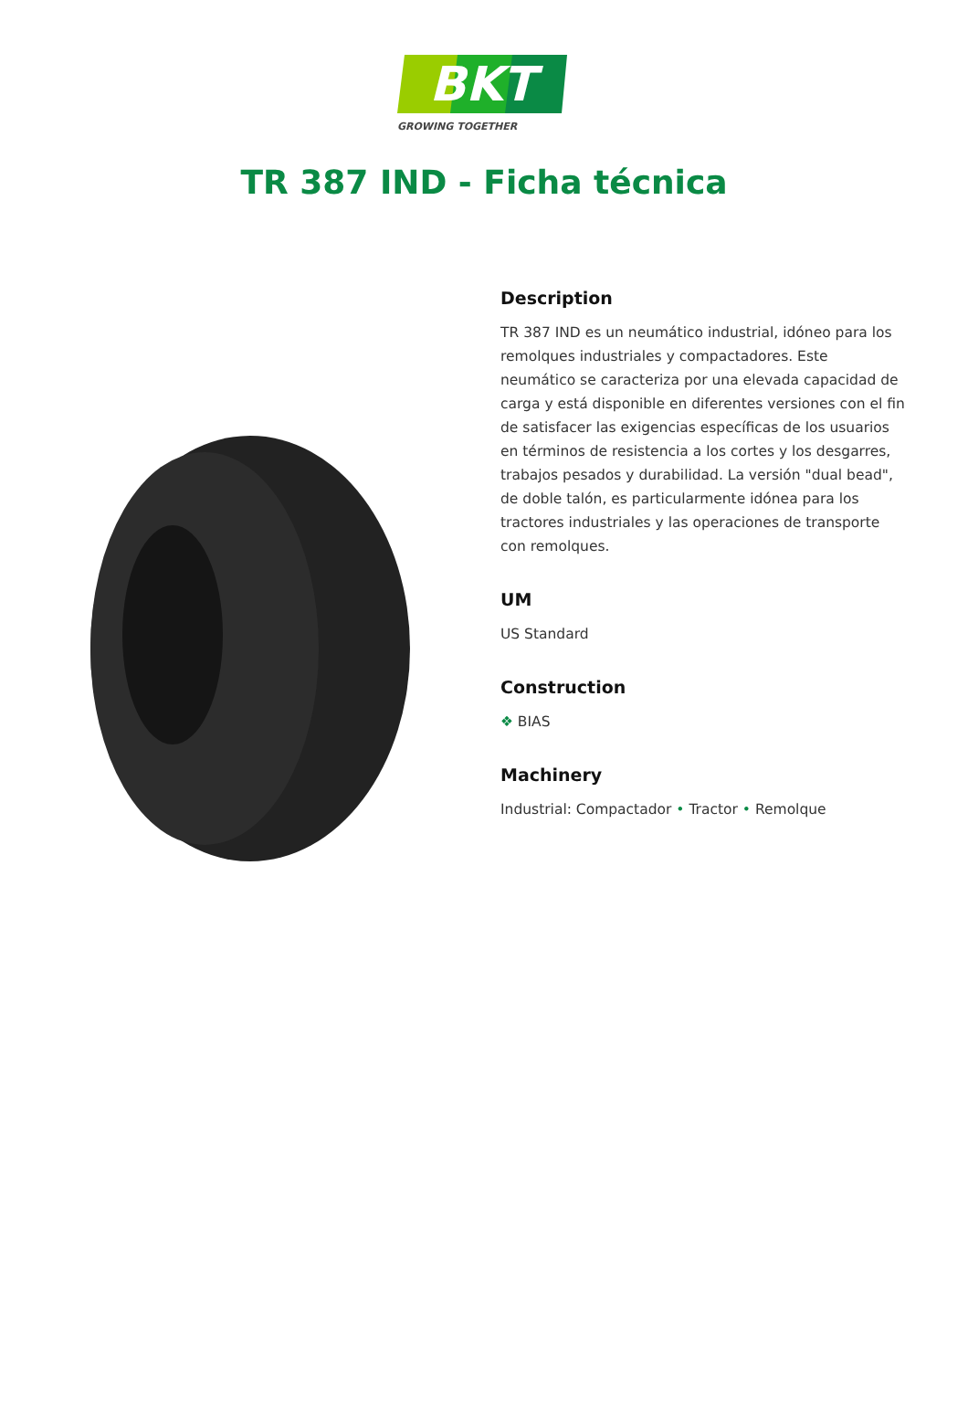BKT
GROWING TOGETHER
TR 387 IND - Ficha técnica
Description
TR 387 IND es un neumático industrial, idóneo para los remolques industriales y compactadores. Este neumático se caracteriza por una elevada capacidad de carga y está disponible en diferentes versiones con el fin de satisfacer las exigencias específicas de los usuarios en términos de resistencia a los cortes y los desgarres, trabajos pesados y durabilidad. La versión "dual bead", de doble talón, es particularmente idónea para los tractores industriales y las operaciones de transporte con remolques.
UM
US Standard
Construction
❖ BIAS
Machinery
Industrial: Compactador • Tractor • Remolque